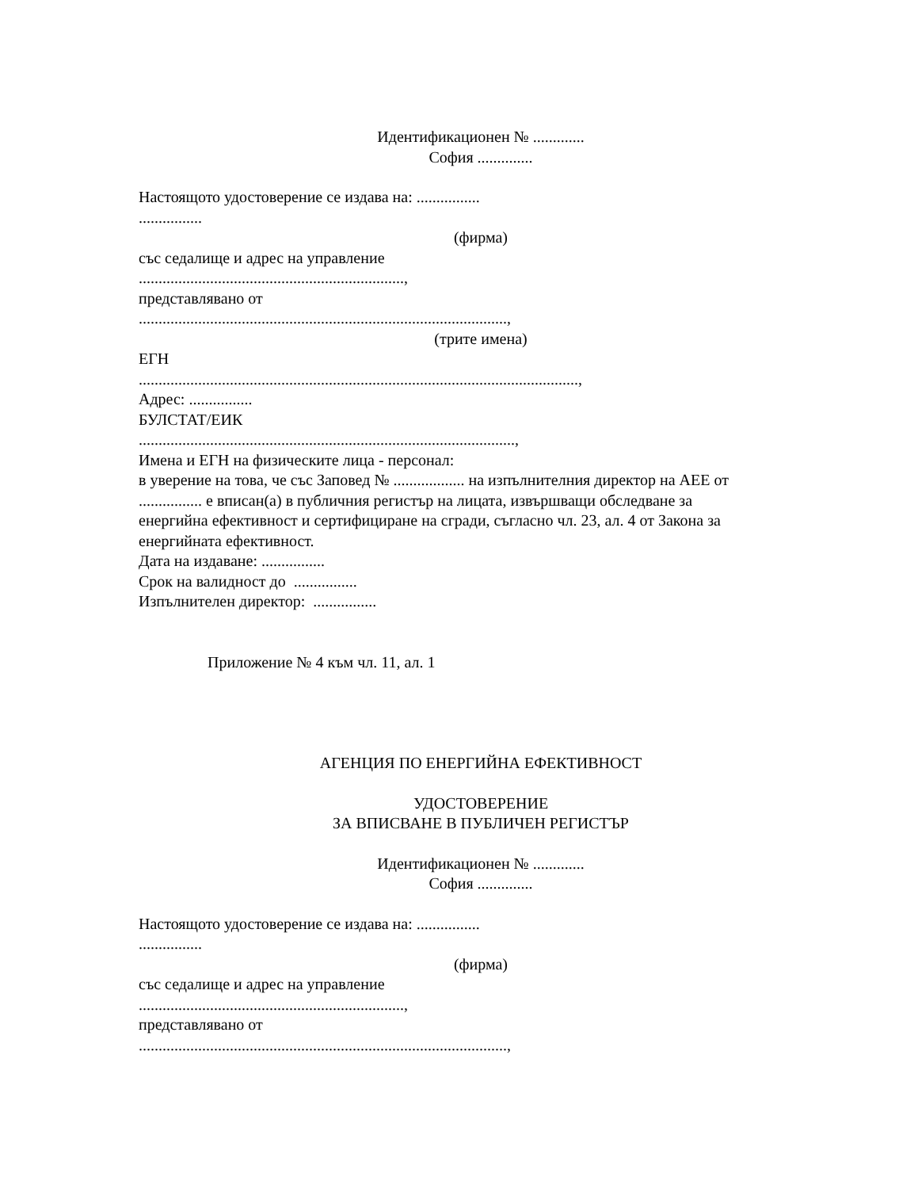Идентификационен № .............
София ..............
Настоящото удостоверение се издава на: ................
................
(фирма)
със седалище и адрес на управление
...................................................................,
представлявано от
.............................................................................................,
(трите имена)
ЕГН
...............................................................................................................,
Адрес: ................
БУЛСТАТ/ЕИК
...............................................................................................,
Имена и ЕГН на физическите лица - персонал:
в уверение на това, че със Заповед № .................. на изпълнителния директор на АЕЕ от ................ е вписан(а) в публичния регистър на лицата, извършващи обследване за енергийна ефективност и сертифициране на сгради, съгласно чл. 23, ал. 4 от Закона за енергийната ефективност.
Дата на издаване: ................
Срок на валидност до ................
Изпълнителен директор: ................
Приложение № 4 към чл. 11, ал. 1
АГЕНЦИЯ ПО ЕНЕРГИЙНА ЕФЕКТИВНОСТ
УДОСТОВЕРЕНИЕ
ЗА ВПИСВАНЕ В ПУБЛИЧЕН РЕГИСТЪР
Идентификационен № .............
София ..............
Настоящото удостоверение се издава на: ................
................
(фирма)
със седалище и адрес на управление
...................................................................,
представлявано от
.............................................................................................,